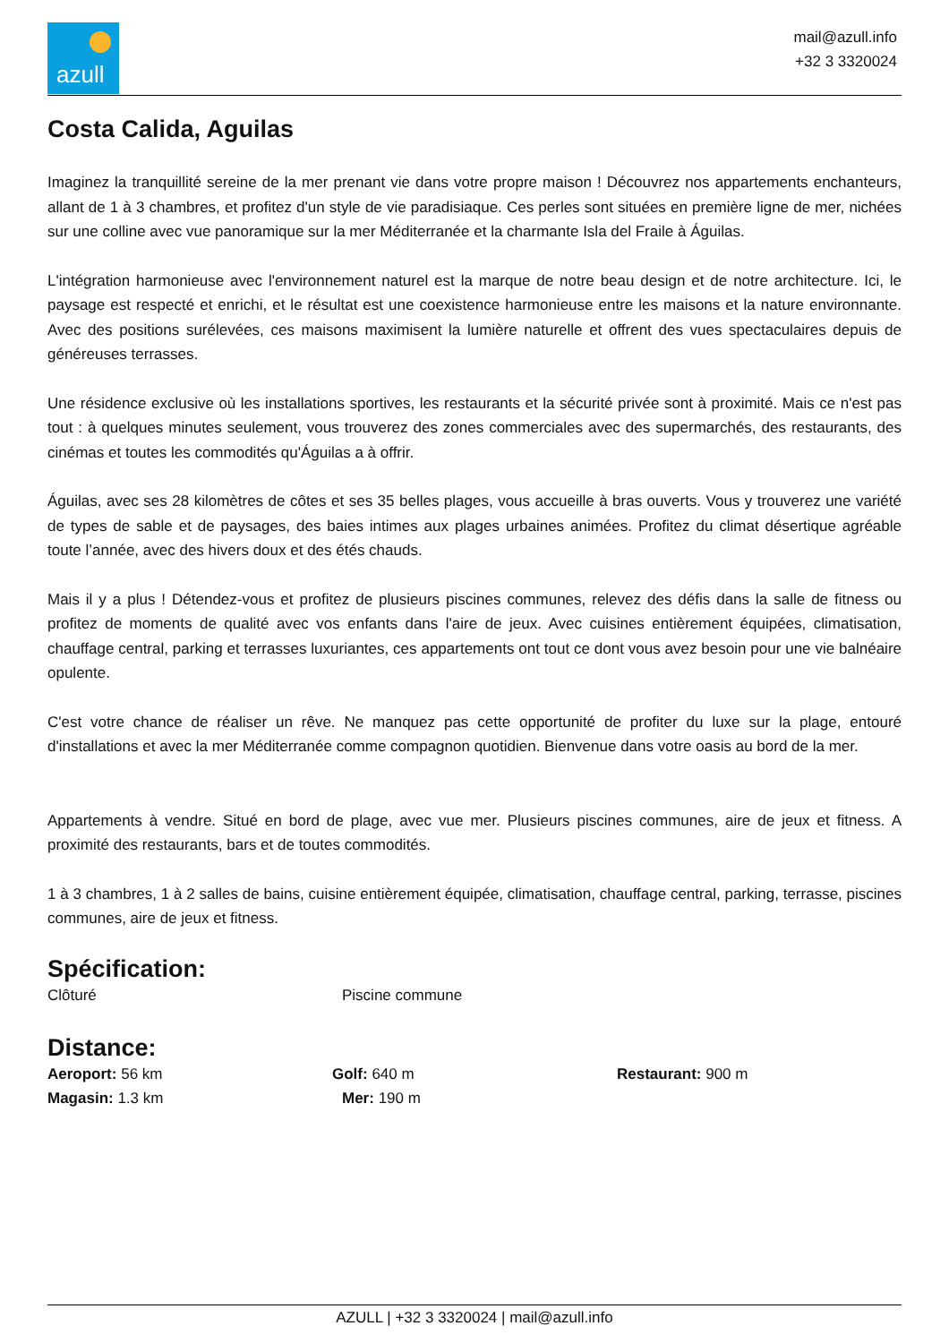azull
mail@azull.info
+32 3 3320024
Costa Calida, Aguilas
Imaginez la tranquillité sereine de la mer prenant vie dans votre propre maison ! Découvrez nos appartements enchanteurs, allant de 1 à 3 chambres, et profitez d'un style de vie paradisiaque. Ces perles sont situées en première ligne de mer, nichées sur une colline avec vue panoramique sur la mer Méditerranée et la charmante Isla del Fraile à Águilas.
L'intégration harmonieuse avec l'environnement naturel est la marque de notre beau design et de notre architecture. Ici, le paysage est respecté et enrichi, et le résultat est une coexistence harmonieuse entre les maisons et la nature environnante. Avec des positions surélevées, ces maisons maximisent la lumière naturelle et offrent des vues spectaculaires depuis de généreuses terrasses.
Une résidence exclusive où les installations sportives, les restaurants et la sécurité privée sont à proximité. Mais ce n'est pas tout : à quelques minutes seulement, vous trouverez des zones commerciales avec des supermarchés, des restaurants, des cinémas et toutes les commodités qu'Águilas a à offrir.
Águilas, avec ses 28 kilomètres de côtes et ses 35 belles plages, vous accueille à bras ouverts. Vous y trouverez une variété de types de sable et de paysages, des baies intimes aux plages urbaines animées. Profitez du climat désertique agréable toute l’année, avec des hivers doux et des étés chauds.
Mais il y a plus ! Détendez-vous et profitez de plusieurs piscines communes, relevez des défis dans la salle de fitness ou profitez de moments de qualité avec vos enfants dans l'aire de jeux. Avec cuisines entièrement équipées, climatisation, chauffage central, parking et terrasses luxuriantes, ces appartements ont tout ce dont vous avez besoin pour une vie balnéaire opulente.
C'est votre chance de réaliser un rêve. Ne manquez pas cette opportunité de profiter du luxe sur la plage, entouré d'installations et avec la mer Méditerranée comme compagnon quotidien. Bienvenue dans votre oasis au bord de la mer.
Appartements à vendre. Situé en bord de plage, avec vue mer. Plusieurs piscines communes, aire de jeux et fitness. A proximité des restaurants, bars et de toutes commodités.
1 à 3 chambres, 1 à 2 salles de bains, cuisine entièrement équipée, climatisation, chauffage central, parking, terrasse, piscines communes, aire de jeux et fitness.
Spécification:
Clôturé Piscine commune
Distance:
Aeroport: 56 km Golf: 640 m Restaurant: 900 m
Magasin: 1.3 km Mer: 190 m
AZULL | +32 3 3320024 | mail@azull.info